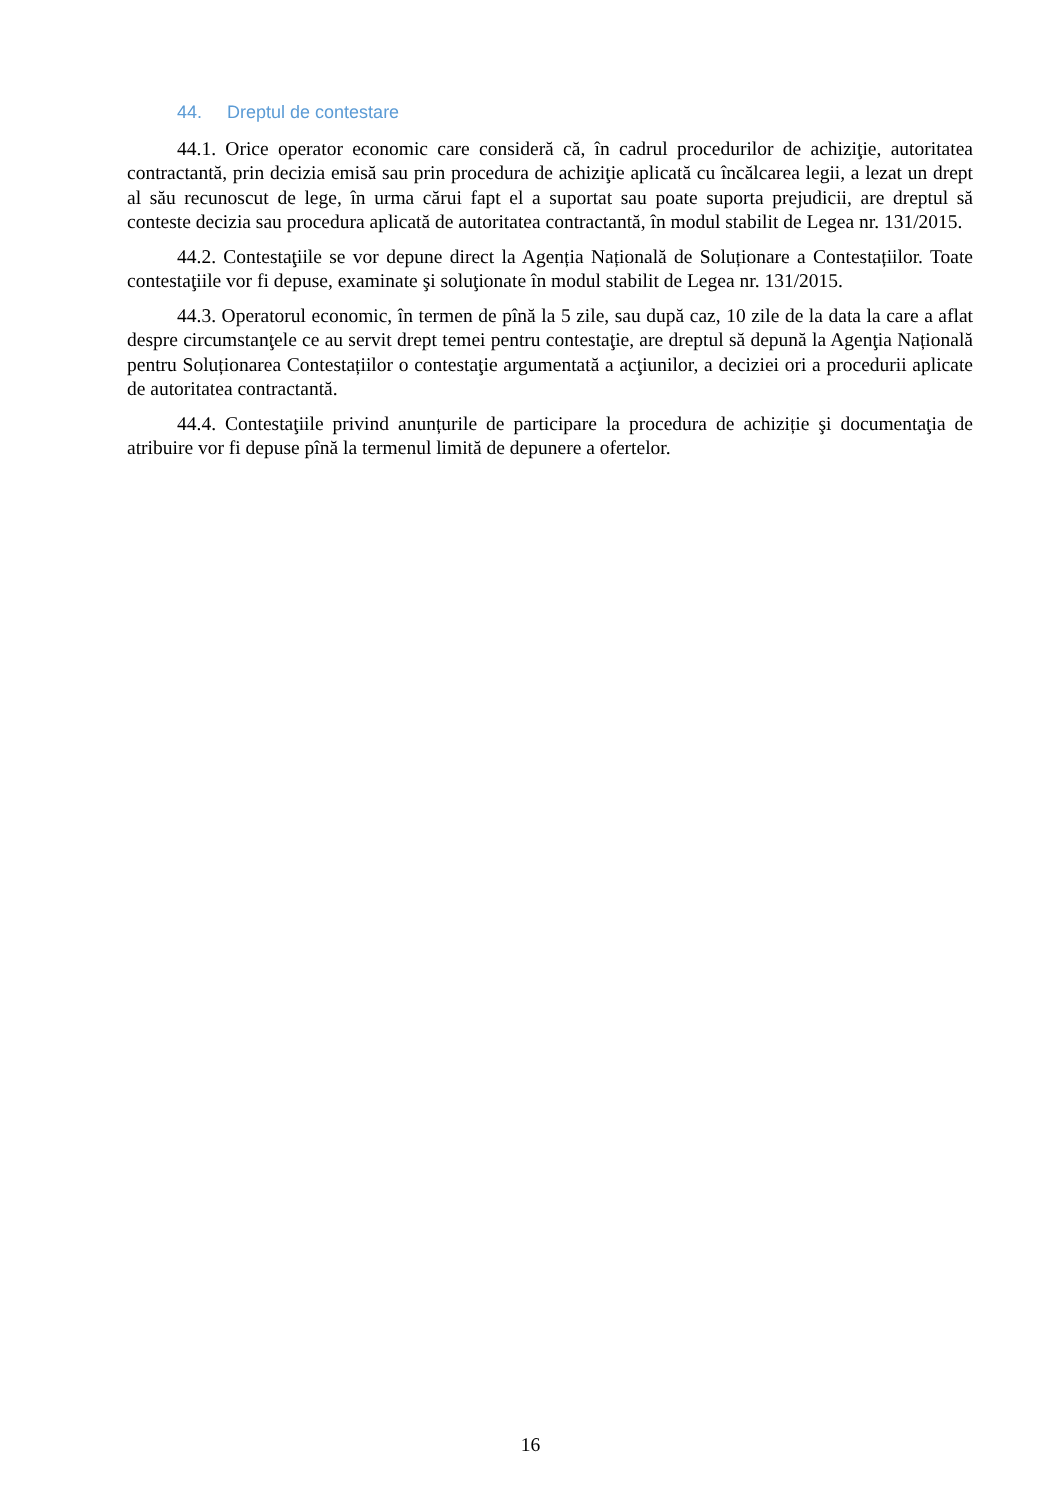44. Dreptul de contestare
44.1. Orice operator economic care consideră că, în cadrul procedurilor de achiziţie, autoritatea contractantă, prin decizia emisă sau prin procedura de achiziţie aplicată cu încălcarea legii, a lezat un drept al său recunoscut de lege, în urma cărui fapt el a suportat sau poate suporta prejudicii, are dreptul să conteste decizia sau procedura aplicată de autoritatea contractantă, în modul stabilit de Legea nr. 131/2015.
44.2. Contestaţiile se vor depune direct la Agenția Națională de Soluționare a Contestațiilor. Toate contestaţiile vor fi depuse, examinate şi soluţionate în modul stabilit de Legea nr. 131/2015.
44.3. Operatorul economic, în termen de pînă la 5 zile, sau după caz, 10 zile de la data la care a aflat despre circumstanţele ce au servit drept temei pentru contestaţie, are dreptul să depună la Agenţia Națională pentru Soluționarea Contestațiilor o contestaţie argumentată a acţiunilor, a deciziei ori a procedurii aplicate de autoritatea contractantă.
44.4. Contestaţiile privind anunțurile de participare la procedura de achiziție şi documentaţia de atribuire vor fi depuse pînă la termenul limită de depunere a ofertelor.
16